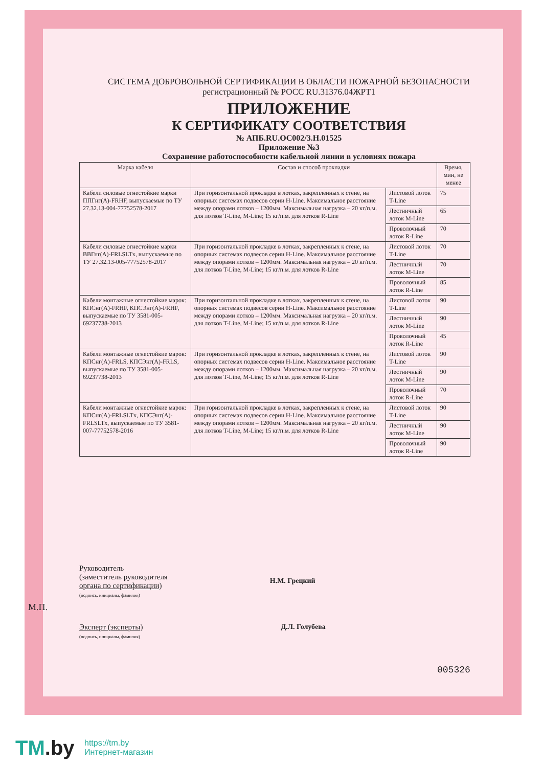СИСТЕМА ДОБРОВОЛЬНОЙ СЕРТИФИКАЦИИ В ОБЛАСТИ ПОЖАРНОЙ БЕЗОПАСНОСТИ
регистрационный № РОСС RU.31376.04ЖРТ1
ПРИЛОЖЕНИЕ
К СЕРТИФИКАТУ СООТВЕТСТВИЯ
№ АПБ.RU.ОС002/3.Н.01525
Приложение №3
Сохранение работоспособности кабельной линии в условиях пожара
| Марка кабеля | Состав и способ прокладки | | Время, мин, не менее |
| --- | --- | --- | --- |
| Кабели силовые огнестойкие марки ППГнг(А)-FRHF, выпускаемые по ТУ 27.32.13-004-77752578-2017 | При горизонтальной прокладке в лотках, закрепленных к стене, на опорных системах подвесов серии H-Line. Максимальное расстояние между опорами лотков – 1200мм. Максимальная нагрузка – 20 кг/п.м. для лотков T-Line, M-Line; 15 кг/п.м. для лотков R-Line | Листовой лоток T-Line | 75 |
| | | Лестничный лоток M-Line | 65 |
| | | Проволочный лоток R-Line | 70 |
| Кабели силовые огнестойкие марки ВВГнг(А)-FRLSLTx, выпускаемые по ТУ 27.32.13-005-77752578-2017 | При горизонтальной прокладке в лотках, закрепленных к стене, на опорных системах подвесов серии H-Line. Максимальное расстояние между опорами лотков – 1200мм. Максимальная нагрузка – 20 кг/п.м. для лотков T-Line, M-Line; 15 кг/п.м. для лотков R-Line | Листовой лоток T-Line | 70 |
| | | Лестничный лоток M-Line | 70 |
| | | Проволочный лоток R-Line | 85 |
| Кабели монтажные огнестойкие марок: КПСнг(А)-FRHF, КПСЭнг(А)-FRHF, выпускаемые по ТУ 3581-005-69237738-2013 | При горизонтальной прокладке в лотках, закрепленных к стене, на опорных системах подвесов серии H-Line. Максимальное расстояние между опорами лотков – 1200мм. Максимальная нагрузка – 20 кг/п.м. для лотков T-Line, M-Line; 15 кг/п.м. для лотков R-Line | Листовой лоток T-Line | 90 |
| | | Лестничный лоток M-Line | 90 |
| | | Проволочный лоток R-Line | 45 |
| Кабели монтажные огнестойкие марок: КПСнг(А)-FRLS, КПСЭнг(А)-FRLS, выпускаемые по ТУ 3581-005-69237738-2013 | При горизонтальной прокладке в лотках, закрепленных к стене, на опорных системах подвесов серии H-Line. Максимальное расстояние между опорами лотков – 1200мм. Максимальная нагрузка – 20 кг/п.м. для лотков T-Line, M-Line; 15 кг/п.м. для лотков R-Line | Листовой лоток T-Line | 90 |
| | | Лестничный лоток M-Line | 90 |
| | | Проволочный лоток R-Line | 70 |
| Кабели монтажные огнестойкие марок: КПСнг(А)-FRLSLTx, КПСЭнг(А)-FRLSLTx, выпускаемые по ТУ 3581-007-77752578-2016 | При горизонтальной прокладке в лотках, закрепленных к стене, на опорных системах подвесов серии H-Line. Максимальное расстояние между опорами лотков – 1200мм. Максимальная нагрузка – 20 кг/п.м. для лотков T-Line, M-Line; 15 кг/п.м. для лотков R-Line | Листовой лоток T-Line | 90 |
| | | Лестничный лоток M-Line | 90 |
| | | Проволочный лоток R-Line | 90 |
Руководитель
(заместитель руководителя
органа по сертификации)
(подпись, инициалы, фамилия)
Н.М. Грецкий
М.П.
Эксперт (эксперты)
(подпись, инициалы, фамилия)
Д.Л. Голубева
005326
TM.by https://tm.by
Интернет-магазин